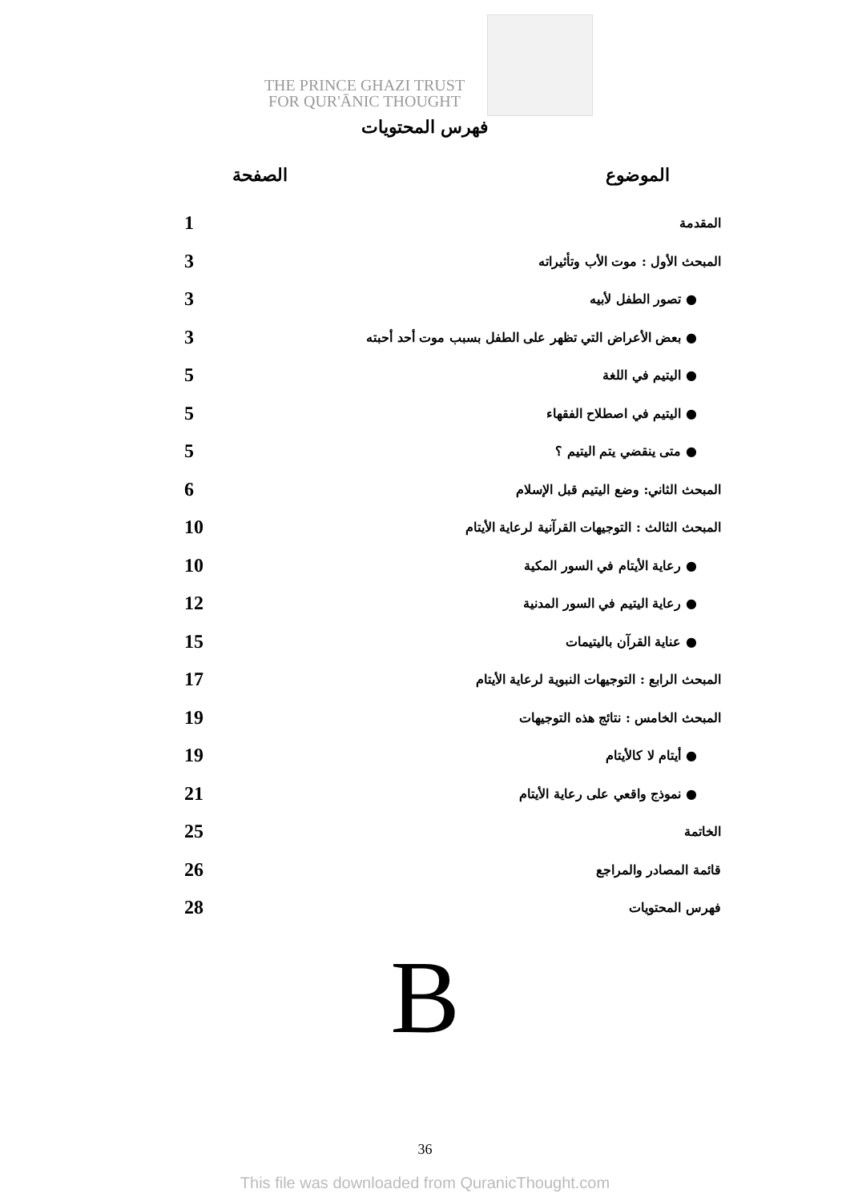THE PRINCE GHAZI TRUST
FOR QUR'ĀNIC THOUGHT
فهرس المحتويات
الموضوع الصفحة
المقدمة 1
المبحث الأول : موت الأب وتأثيراته 3
● تصور الطفل لأبيه 3
● بعض الأعراض التي تظهر على الطفل بسبب موت أحد أحبته 3
● اليتيم في اللغة 5
● اليتيم في اصطلاح الفقهاء 5
● متى ينقضي يتم اليتيم ؟ 5
المبحث الثاني: وضع اليتيم قبل الإسلام 6
المبحث الثالث : التوجيهات القرآنية لرعاية الأيتام 10
● رعاية الأيتام في السور المكية 10
● رعاية اليتيم في السور المدنية 12
● عناية القرآن باليتيمات 15
المبحث الرابع : التوجيهات النبوية لرعاية الأيتام 17
المبحث الخامس : نتائج هذه التوجيهات 19
● أيتام لا كالأيتام 19
● نموذج واقعي على رعاية الأيتام 21
الخاتمة 25
قائمة المصادر والمراجع 26
فهرس المحتويات 28
B
36
This file was downloaded from QuranicThought.com